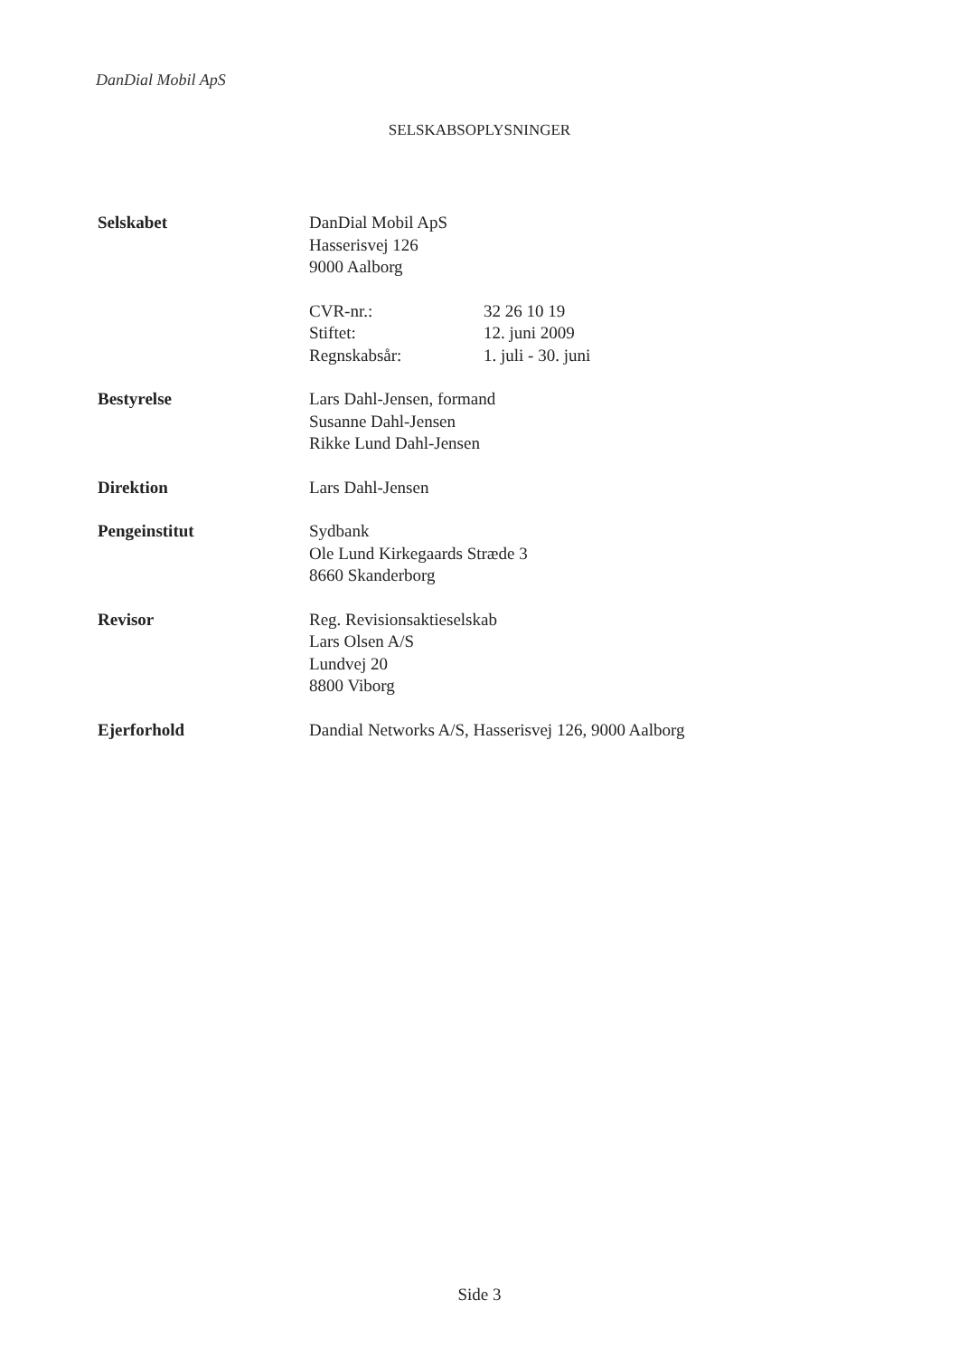DanDial Mobil ApS
SELSKABSOPLYSNINGER
Selskabet DanDial Mobil ApS
Hasserisvej 126
9000 Aalborg
CVR-nr.:
Stiftet:
Regnskabsår:
32 26 10 19
12. juni 2009
1. juli - 30. juni
Bestyrelse Lars Dahl-Jensen, formand
Susanne Dahl-Jensen
Rikke Lund Dahl-Jensen
Direktion Lars Dahl-Jensen
Pengeinstitut Sydbank
Ole Lund Kirkegaards Stræde 3
8660 Skanderborg
Revisor Reg. Revisionsaktieselskab
Lars Olsen A/S
Lundvej 20
8800 Viborg
Ejerforhold Dandial Networks A/S, Hasserisvej 126, 9000 Aalborg
Side 3